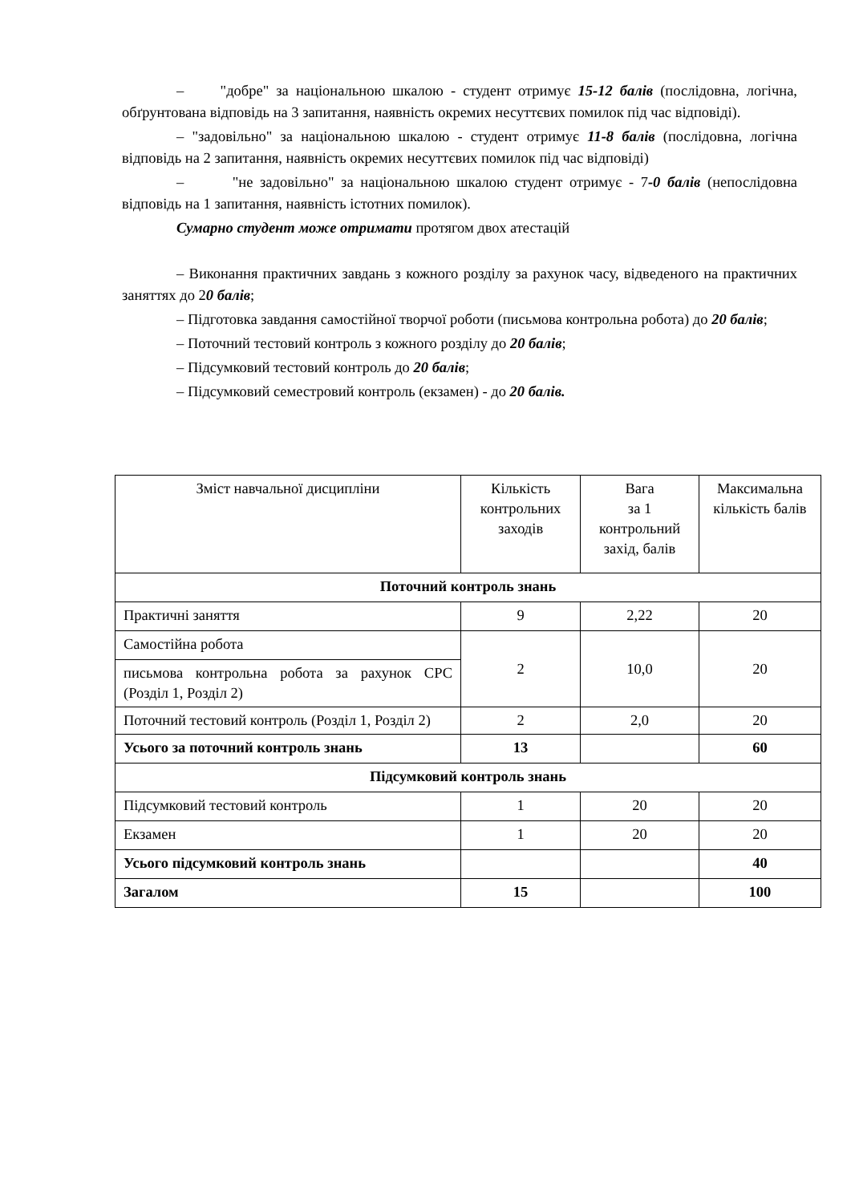– "добре" за національною шкалою - студент отримує 15-12 балів (послідовна, логічна, обґрунтована відповідь на 3 запитання, наявність окремих несуттєвих помилок під час відповіді).
– "задовільно" за національною шкалою - студент отримує 11-8 балів (послідовна, логічна відповідь на 2 запитання, наявність окремих несуттєвих помилок під час відповіді)
– "не задовільно" за національною шкалою студент отримує - 7-0 балів (непослідовна відповідь на 1 запитання, наявність істотних помилок).
Сумарно студент може отримати протягом двох атестацій
– Виконання практичних завдань з кожного розділу за рахунок часу, відведеного на практичних заняттях до 20 балів;
– Підготовка завдання самостійної творчої роботи (письмова контрольна робота) до 20 балів;
– Поточний тестовий контроль з кожного розділу до 20 балів;
– Підсумковий тестовий контроль до 20 балів;
– Підсумковий семестровий контроль (екзамен) - до 20 балів.
| Зміст навчальної дисципліни | Кількість контрольних заходів | Вага за 1 контрольний захід, балів | Максимальна кількість балів |
| --- | --- | --- | --- |
| Поточний контроль знань | | | |
| Практичні заняття | 9 | 2,22 | 20 |
| Самостійна робота | 2 | 10,0 | 20 |
| письмова контрольна робота за рахунок СРС (Розділ 1, Розділ 2) | | | |
| Поточний тестовий контроль (Розділ 1, Розділ 2) | 2 | 2,0 | 20 |
| Усього за поточний контроль знань | 13 | | 60 |
| Підсумковий контроль знань | | | |
| Підсумковий тестовий контроль | 1 | 20 | 20 |
| Екзамен | 1 | 20 | 20 |
| Усього підсумковий контроль знань | | | 40 |
| Загалом | 15 | | 100 |